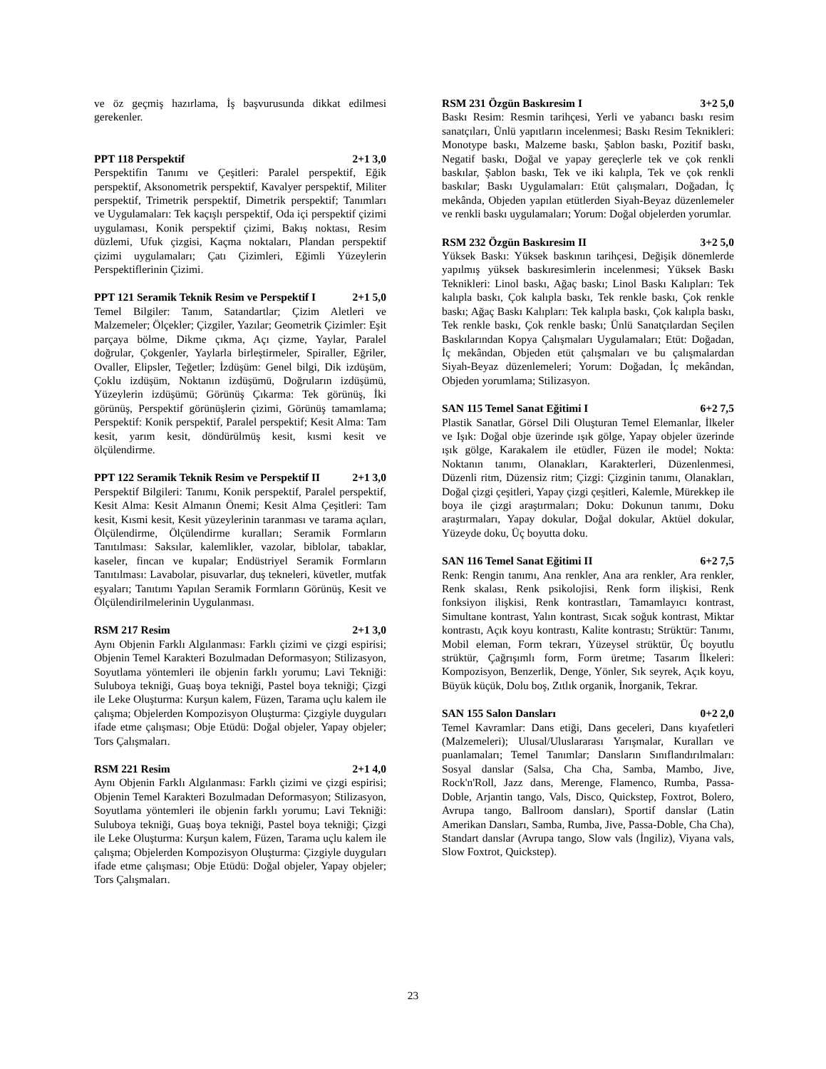ve öz geçmiş hazırlama, İş başvurusunda dikkat edilmesi gerekenler.
PPT 118 Perspektif 2+1 3,0
Perspektifin Tanımı ve Çeşitleri: Paralel perspektif, Eğik perspektif, Aksonometrik perspektif, Kavalyer perspektif, Militer perspektif, Trimetrik perspektif, Dimetrik perspektif; Tanımları ve Uygulamaları: Tek kaçışlı perspektif, Oda içi perspektif çizimi uygulaması, Konik perspektif çizimi, Bakış noktası, Resim düzlemi, Ufuk çizgisi, Kaçma noktaları, Plandan perspektif çizimi uygulamaları; Çatı Çizimleri, Eğimli Yüzeylerin Perspektiflerinin Çizimi.
PPT 121 Seramik Teknik Resim ve Perspektif I 2+1 5,0
Temel Bilgiler: Tanım, Satandartlar; Çizim Aletleri ve Malzemeler; Ölçekler; Çizgiler, Yazılar; Geometrik Çizimler: Eşit parçaya bölme, Dikme çıkma, Açı çizme, Yaylar, Paralel doğrular, Çokgenler, Yaylarla birleştirmeler, Spiraller, Eğriler, Ovaller, Elipsler, Teğetler; İzdüşüm: Genel bilgi, Dik izdüşüm, Çoklu izdüşüm, Noktanın izdüşümü, Doğruların izdüşümü, Yüzeylerin izdüşümü; Görünüş Çıkarma: Tek görünüş, İki görünüş, Perspektif görünüşlerin çizimi, Görünüş tamamlama; Perspektif: Konik perspektif, Paralel perspektif; Kesit Alma: Tam kesit, yarım kesit, döndürülmüş kesit, kısmi kesit ve ölçülendirme.
PPT 122 Seramik Teknik Resim ve Perspektif II 2+1 3,0
Perspektif Bilgileri: Tanımı, Konik perspektif, Paralel perspektif, Kesit Alma: Kesit Almanın Önemi; Kesit Alma Çeşitleri: Tam kesit, Kısmi kesit, Kesit yüzeylerinin taranması ve tarama açıları, Ölçülendirme, Ölçülendirme kuralları; Seramik Formların Tanıtılması: Saksılar, kalemlikler, vazolar, biblolar, tabaklar, kaseler, fincan ve kupalar; Endüstriyel Seramik Formların Tanıtılması: Lavabolar, pisuvarlar, duş tekneleri, küvetler, mutfak eşyaları; Tanıtımı Yapılan Seramik Formların Görünüş, Kesit ve Ölçülendirilmelerinin Uygulanması.
RSM 217 Resim 2+1 3,0
Aynı Objenin Farklı Algılanması: Farklı çizimi ve çizgi espirisi; Objenin Temel Karakteri Bozulmadan Deformasyon; Stilizasyon, Soyutlama yöntemleri ile objenin farklı yorumu; Lavi Tekniği: Suluboya tekniği, Guaş boya tekniği, Pastel boya tekniği; Çizgi ile Leke Oluşturma: Kurşun kalem, Füzen, Tarama uçlu kalem ile çalışma; Objelerden Kompozisyon Oluşturma: Çizgiyle duyguları ifade etme çalışması; Obje Etüdü: Doğal objeler, Yapay objeler; Tors Çalışmaları.
RSM 221 Resim 2+1 4,0
Aynı Objenin Farklı Algılanması: Farklı çizimi ve çizgi espirisi; Objenin Temel Karakteri Bozulmadan Deformasyon; Stilizasyon, Soyutlama yöntemleri ile objenin farklı yorumu; Lavi Tekniği: Suluboya tekniği, Guaş boya tekniği, Pastel boya tekniği; Çizgi ile Leke Oluşturma: Kurşun kalem, Füzen, Tarama uçlu kalem ile çalışma; Objelerden Kompozisyon Oluşturma: Çizgiyle duyguları ifade etme çalışması; Obje Etüdü: Doğal objeler, Yapay objeler; Tors Çalışmaları.
RSM 231 Özgün Baskıresim I 3+2 5,0
Baskı Resim: Resmin tarihçesi, Yerli ve yabancı baskı resim sanatçıları, Ünlü yapıtların incelenmesi; Baskı Resim Teknikleri: Monotype baskı, Malzeme baskı, Şablon baskı, Pozitif baskı, Negatif baskı, Doğal ve yapay gereçlerle tek ve çok renkli baskılar, Şablon baskı, Tek ve iki kalıpla, Tek ve çok renkli baskılar; Baskı Uygulamaları: Etüt çalışmaları, Doğadan, İç mekânda, Objeden yapılan etütlerden Siyah-Beyaz düzenlemeler ve renkli baskı uygulamaları; Yorum: Doğal objelerden yorumlar.
RSM 232 Özgün Baskıresim II 3+2 5,0
Yüksek Baskı: Yüksek baskının tarihçesi, Değişik dönemlerde yapılmış yüksek baskıresimlerin incelenmesi; Yüksek Baskı Teknikleri: Linol baskı, Ağaç baskı; Linol Baskı Kalıpları: Tek kalıpla baskı, Çok kalıpla baskı, Tek renkle baskı, Çok renkle baskı; Ağaç Baskı Kalıpları: Tek kalıpla baskı, Çok kalıpla baskı, Tek renkle baskı, Çok renkle baskı; Ünlü Sanatçılardan Seçilen Baskılarından Kopya Çalışmaları Uygulamaları; Etüt: Doğadan, İç mekândan, Objeden etüt çalışmaları ve bu çalışmalardan Siyah-Beyaz düzenlemeleri; Yorum: Doğadan, İç mekândan, Objeden yorumlama; Stilizasyon.
SAN 115 Temel Sanat Eğitimi I 6+2 7,5
Plastik Sanatlar, Görsel Dili Oluşturan Temel Elemanlar, İlkeler ve Işık: Doğal obje üzerinde ışık gölge, Yapay objeler üzerinde ışık gölge, Karakalem ile etüdler, Füzen ile model; Nokta: Noktanın tanımı, Olanakları, Karakterleri, Düzenlenmesi, Düzenli ritm, Düzensiz ritm; Çizgi: Çizginin tanımı, Olanakları, Doğal çizgi çeşitleri, Yapay çizgi çeşitleri, Kalemle, Mürekkep ile boya ile çizgi araştırmaları; Doku: Dokunun tanımı, Doku araştırmaları, Yapay dokular, Doğal dokular, Aktüel dokular, Yüzeyde doku, Üç boyutta doku.
SAN 116 Temel Sanat Eğitimi II 6+2 7,5
Renk: Rengin tanımı, Ana renkler, Ana ara renkler, Ara renkler, Renk skalası, Renk psikolojisi, Renk form ilişkisi, Renk fonksiyon ilişkisi, Renk kontrastları, Tamamlayıcı kontrast, Simultane kontrast, Yalın kontrast, Sıcak soğuk kontrast, Miktar kontrastı, Açık koyu kontrastı, Kalite kontrastı; Strüktür: Tanımı, Mobil eleman, Form tekrarı, Yüzeysel strüktür, Üç boyutlu strüktür, Çağrışımlı form, Form üretme; Tasarım İlkeleri: Kompozisyon, Benzerlik, Denge, Yönler, Sık seyrek, Açık koyu, Büyük küçük, Dolu boş, Zıtlık organik, İnorganik, Tekrar.
SAN 155 Salon Dansları 0+2 2,0
Temel Kavramlar: Dans etiği, Dans geceleri, Dans kıyafetleri (Malzemeleri); Ulusal/Uluslararası Yarışmalar, Kuralları ve puanlamaları; Temel Tanımlar; Dansların Sınıflandırılmaları: Sosyal danslar (Salsa, Cha Cha, Samba, Mambo, Jive, Rock'n'Roll, Jazz dans, Merenge, Flamenco, Rumba, Passa-Doble, Arjantin tango, Vals, Disco, Quickstep, Foxtrot, Bolero, Avrupa tango, Ballroom dansları), Sportif danslar (Latin Amerikan Dansları, Samba, Rumba, Jive, Passa-Doble, Cha Cha), Standart danslar (Avrupa tango, Slow vals (İngiliz), Viyana vals, Slow Foxtrot, Quickstep).
23